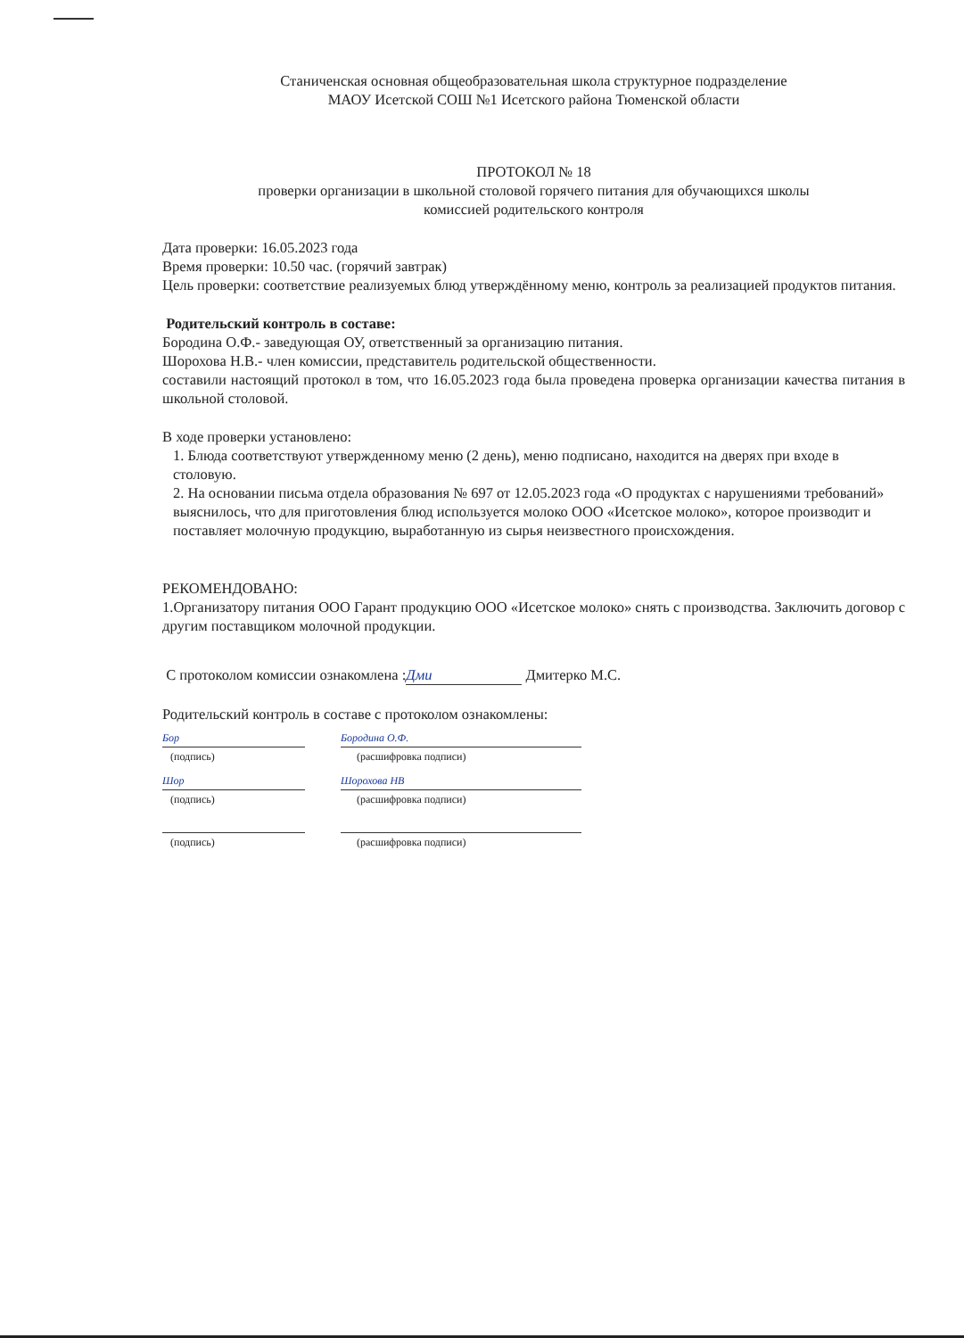Станиченская основная общеобразовательная школа структурное подразделение
МАОУ Исетской СОШ №1 Исетского района Тюменской области
ПРОТОКОЛ № 18
проверки организации в школьной столовой горячего питания для обучающихся школы
комиссией родительского контроля
Дата проверки: 16.05.2023 года
Время проверки: 10.50 час. (горячий завтрак)
Цель проверки: соответствие реализуемых блюд утверждённому меню, контроль за реализацией продуктов питания.
Родительский контроль в составе:
Бородина О.Ф.- заведующая ОУ, ответственный за организацию питания.
Шорохова Н.В.- член комиссии, представитель родительской общественности.
составили настоящий протокол в том, что 16.05.2023 года была проведена проверка организации качества питания в школьной столовой.
В ходе проверки установлено:
1. Блюда соответствуют утвержденному меню (2 день), меню подписано, находится на дверях при входе в столовую.
2. На основании письма отдела образования № 697 от 12.05.2023 года «О продуктах с нарушениями требований» выяснилось, что для приготовления блюд используется молоко ООО «Исетское молоко», которое производит и поставляет молочную продукцию, выработанную из сырья неизвестного происхождения.
РЕКОМЕНДОВАНО:
1.Организатору питания ООО Гарант продукцию ООО «Исетское молоко» снять с производства. Заключить договор с другим поставщиком молочной продукции.
С протоколом комиссии ознакомлена : Дми Дмитерко М.С.
Родительский контроль в составе с протоколом ознакомлены:
Бор
(подпись)
Бородина О.Ф.
(расшифровка подписи)
Шор
(подпись)
Шорохова НВ
(расшифровка подписи)
(подпись) (расшифровка подписи)